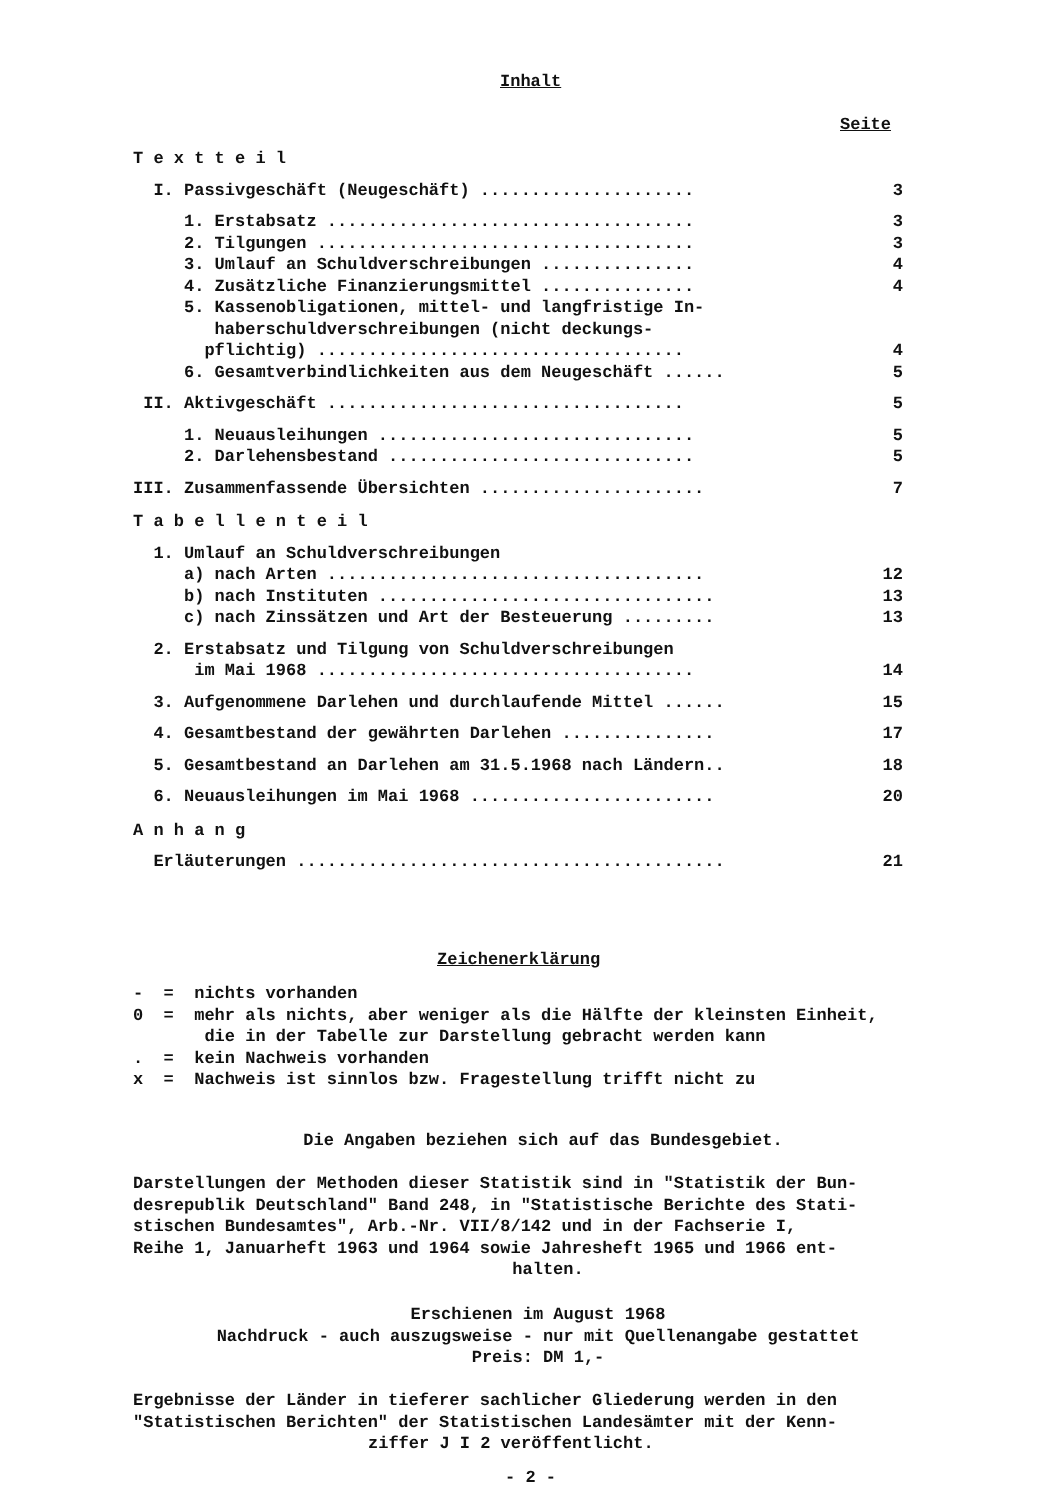Inhalt
Seite
T e x t t e i l
I. Passivgeschäft (Neugeschäft) ..................... 3
1. Erstabsatz .................................... 3
2. Tilgungen ..................................... 3
3. Umlauf an Schuldverschreibungen ............... 4
4. Zusätzliche Finanzierungsmittel ............... 4
5. Kassenobligationen, mittel- und langfristige In-
haberschuldverschreibungen (nicht deckungs-
pflichtig) .................................... 4
6. Gesamtverbindlichkeiten aus dem Neugeschäft ...... 5
II. Aktivgeschäft ................................... 5
1. Neuausleihungen ............................... 5
2. Darlehensbestand .............................. 5
III. Zusammenfassende Übersichten ...................... 7
T a b e l l e n t e i l
1. Umlauf an Schuldverschreibungen
a) nach Arten ..................................... 12
b) nach Instituten ................................. 13
c) nach Zinssätzen und Art der Besteuerung ......... 13
2. Erstabsatz und Tilgung von Schuldverschreibungen
im Mai 1968 ..................................... 14
3. Aufgenommene Darlehen und durchlaufende Mittel ...... 15
4. Gesamtbestand der gewährten Darlehen ............... 17
5. Gesamtbestand an Darlehen am 31.5.1968 nach Ländern.. 18
6. Neuausleihungen im Mai 1968 ........................ 20
A n h a n g
Erläuterungen .......................................... 21
Zeichenerklärung
- = nichts vorhanden
0 = mehr als nichts, aber weniger als die Hälfte der kleinsten Einheit,
die in der Tabelle zur Darstellung gebracht werden kann
. = kein Nachweis vorhanden
x = Nachweis ist sinnlos bzw. Fragestellung trifft nicht zu
Die Angaben beziehen sich auf das Bundesgebiet.
Darstellungen der Methoden dieser Statistik sind in "Statistik der Bun-
desrepublik Deutschland" Band 248, in "Statistische Berichte des Stati-
stischen Bundesamtes", Arb.-Nr. VII/8/142 und in der Fachserie I,
Reihe 1, Januarheft 1963 und 1964 sowie Jahresheft 1965 und 1966 ent-
halten.
Erschienen im August 1968
Nachdruck - auch auszugsweise - nur mit Quellenangabe gestattet
Preis: DM 1,-
Ergebnisse der Länder in tieferer sachlicher Gliederung werden in den
"Statistischen Berichten" der Statistischen Landesämter mit der Kenn-
ziffer J I 2 veröffentlicht.
- 2 -